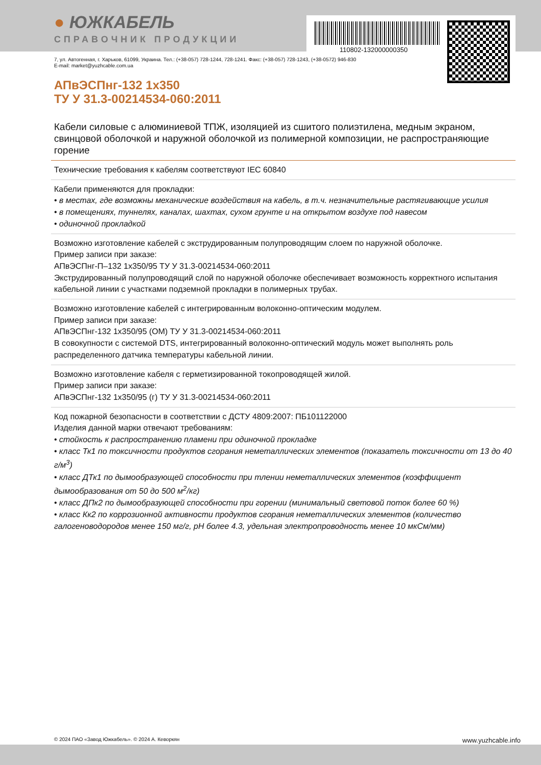● ЮЖКАБЕЛЬ
СПРАВОЧНИК ПРОДУКЦИИ
110802-132000000350
7, ул. Автогенная, г. Харьков, 61099, Украина. Тел.: (+38-057) 728-1244, 728-1241. Факс: (+38-057) 728-1243, (+38-0572) 946-830
E-mail: market@yuzhcable.com.ua
АПвЭСПнг-132 1х350
ТУ У 31.3-00214534-060:2011
Кабели силовые с алюминиевой ТПЖ, изоляцией из сшитого полиэтилена, медным экраном, свинцовой оболочкой и наружной оболочкой из полимерной композиции, не распространяющие горение
Технические требования к кабелям соответствуют IEC 60840
Кабели применяются для прокладки:
• в местах, где возможны механические воздействия на кабель, в т.ч. незначительные растягивающие усилия
• в помещениях, туннелях, каналах, шахтах, сухом грунте и на открытом воздухе под навесом
• одиночной прокладкой
Возможно изготовление кабелей с экструдированным полупроводящим слоем по наружной оболочке.
Пример записи при заказе:
АПвЭСПнг-П–132 1х350/95 ТУ У 31.3-00214534-060:2011
Экструдированный полупроводящий слой по наружной оболочке обеспечивает возможность корректного испытания кабельной линии с участками подземной прокладки в полимерных трубах.
Возможно изготовление кабелей с интегрированным волоконно-оптическим модулем.
Пример записи при заказе:
АПвЭСПнг-132 1х350/95 (ОМ) ТУ У 31.3-00214534-060:2011
В совокупности с системой DTS, интегрированный волоконно-оптический модуль может выполнять роль распределенного датчика температуры кабельной линии.
Возможно изготовление кабеля с герметизированной токопроводящей жилой.
Пример записи при заказе:
АПвЭСПнг-132 1х350/95 (г) ТУ У 31.3-00214534-060:2011
Код пожарной безопасности в соответствии с ДСТУ 4809:2007: ПБ101122000
Изделия данной марки отвечают требованиям:
• стойкость к распространению пламени при одиночной прокладке
• класс Тк1 по токсичности продуктов сгорания неметаллических элементов (показатель токсичности от 13 до 40 г/м<sup>3</sup>)
• класс ДТк1 по дымообразующей способности при тлении неметаллических элементов (коэффициент дымообразования от 50 до 500 м<sup>2</sup>/кг)
• класс ДПк2 по дымообразующей способности при горении (минимальный световой поток более 60 %)
• класс Кк2 по коррозионной активности продуктов сгорания неметаллических элементов (количество галогеноводородов менее 150 мг/г, pH более 4.3, удельная электропроводность менее 10 мкСм/мм)
© 2024 ПАО «Завод Южкабель». © 2024 А. Кеворкян www.yuzhcable.info